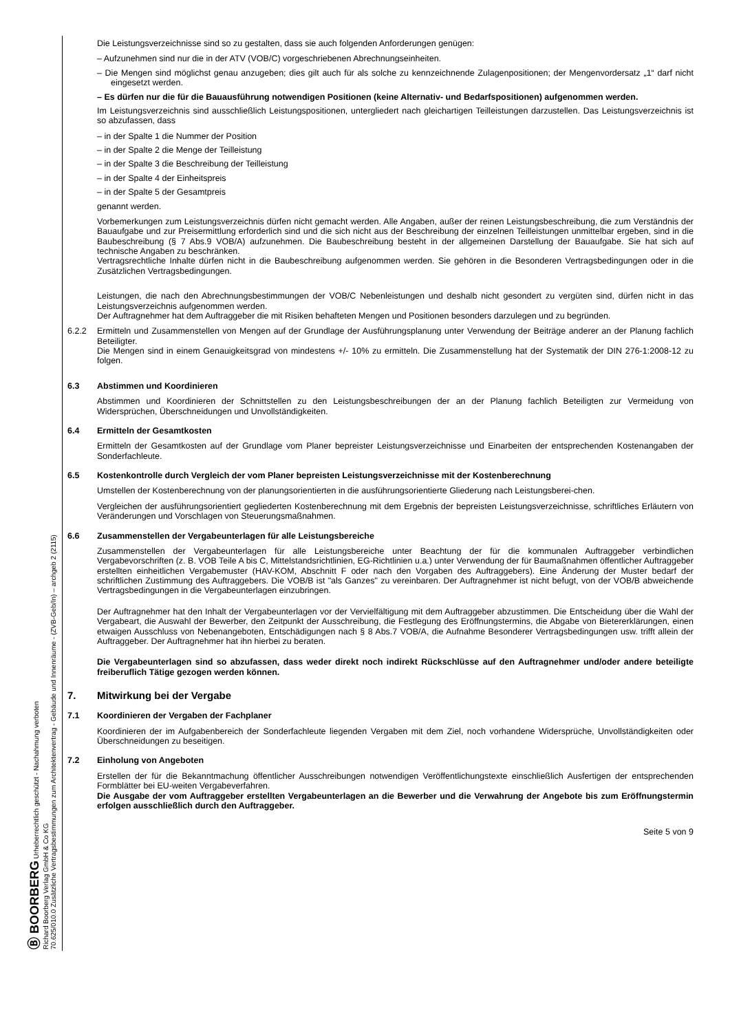Ⓑ BOORBERG Urheberrechtlich geschützt - Nachahmung verboten
Richard Boorberg Verlag GmbH & Co KG
70.625/010.0 Zusätzliche Vertragsbestimmungen zum Architektenvertrag - Gebäude und Innenräume - (ZVB-Geb/In) – archgeb 2 (2115)
Die Leistungsverzeichnisse sind so zu gestalten, dass sie auch folgenden Anforderungen genügen:
– Aufzunehmen sind nur die in der ATV (VOB/C) vorgeschriebenen Abrechnungseinheiten.
– Die Mengen sind möglichst genau anzugeben; dies gilt auch für als solche zu kennzeichnende Zulagenpositionen; der Mengenvordersatz „1“ darf nicht eingesetzt werden.
– Es dürfen nur die für die Bauausführung notwendigen Positionen (keine Alternativ- und Bedarfspositionen) aufgenommen werden.
Im Leistungsverzeichnis sind ausschließlich Leistungspositionen, untergliedert nach gleichartigen Teilleistungen darzustellen. Das Leistungsverzeichnis ist so abzufassen, dass
– in der Spalte 1 die Nummer der Position
– in der Spalte 2 die Menge der Teilleistung
– in der Spalte 3 die Beschreibung der Teilleistung
– in der Spalte 4 der Einheitspreis
– in der Spalte 5 der Gesamtpreis
genannt werden.
Vorbemerkungen zum Leistungsverzeichnis dürfen nicht gemacht werden. Alle Angaben, außer der reinen Leistungsbeschreibung, die zum Verständnis der Bauaufgabe und zur Preisermittlung erforderlich sind und die sich nicht aus der Beschreibung der einzelnen Teilleistungen unmittelbar ergeben, sind in die Baubeschreibung (§ 7 Abs.9 VOB/A) aufzunehmen. Die Baubeschreibung besteht in der allgemeinen Darstellung der Bauaufgabe. Sie hat sich auf technische Angaben zu beschränken.
Vertragsrechtliche Inhalte dürfen nicht in die Baubeschreibung aufgenommen werden. Sie gehören in die Besonderen Vertragsbedingungen oder in die Zusätzlichen Vertragsbedingungen.
Leistungen, die nach den Abrechnungsbestimmungen der VOB/C Nebenleistungen und deshalb nicht gesondert zu vergüten sind, dürfen nicht in das Leistungsverzeichnis aufgenommen werden.
Der Auftragnehmer hat dem Auftraggeber die mit Risiken behafteten Mengen und Positionen besonders darzulegen und zu begründen.
6.2.2 Ermitteln und Zusammenstellen von Mengen auf der Grundlage der Ausführungsplanung unter Verwendung der Beiträge anderer an der Planung fachlich Beteiligter.
Die Mengen sind in einem Genauigkeitsgrad von mindestens +/- 10% zu ermitteln. Die Zusammenstellung hat der Systematik der DIN 276-1:2008-12 zu folgen.
6.3 Abstimmen und Koordinieren
Abstimmen und Koordinieren der Schnittstellen zu den Leistungsbeschreibungen der an der Planung fachlich Beteiligten zur Vermeidung von Widersprüchen, Überschneidungen und Unvollständigkeiten.
6.4 Ermitteln der Gesamtkosten
Ermitteln der Gesamtkosten auf der Grundlage vom Planer bepreister Leistungsverzeichnisse und Einarbeiten der entsprechenden Kostenangaben der Sonderfachleute.
6.5 Kostenkontrolle durch Vergleich der vom Planer bepreisten Leistungsverzeichnisse mit der Kostenberechnung
Umstellen der Kostenberechnung von der planungsorientierten in die ausführungsorientierte Gliederung nach Leistungsberei-chen.
Vergleichen der ausführungsorientiert gegliederten Kostenberechnung mit dem Ergebnis der bepreisten Leistungsverzeichnisse, schriftliches Erläutern von Veränderungen und Vorschlagen von Steuerungsmaßnahmen.
6.6 Zusammenstellen der Vergabeunterlagen für alle Leistungsbereiche
Zusammenstellen der Vergabeunterlagen für alle Leistungsbereiche unter Beachtung der für die kommunalen Auftraggeber verbindlichen Vergabevorschriften (z. B. VOB Teile A bis C, Mittelstandsrichtlinien, EG-Richtlinien u.a.) unter Verwendung der für Baumaßnahmen öffentlicher Auftraggeber erstellten einheitlichen Vergabemuster (HAV-KOM, Abschnitt F oder nach den Vorgaben des Auftraggebers). Eine Änderung der Muster bedarf der schriftlichen Zustimmung des Auftraggebers. Die VOB/B ist "als Ganzes" zu vereinbaren. Der Auftragnehmer ist nicht befugt, von der VOB/B abweichende Vertragsbedingungen in die Vergabeunterlagen einzubringen.
Der Auftragnehmer hat den Inhalt der Vergabeunterlagen vor der Vervielfältigung mit dem Auftraggeber abzustimmen. Die Entscheidung über die Wahl der Vergabeart, die Auswahl der Bewerber, den Zeitpunkt der Ausschreibung, die Festlegung des Eröffnungstermins, die Abgabe von Bietererklärungen, einen etwaigen Ausschluss von Nebenangeboten, Entschädigungen nach § 8 Abs.7 VOB/A, die Aufnahme Besonderer Vertragsbedingungen usw. trifft allein der Auftraggeber. Der Auftragnehmer hat ihn hierbei zu beraten.
Die Vergabeunterlagen sind so abzufassen, dass weder direkt noch indirekt Rückschlüsse auf den Auftragnehmer und/oder andere beteiligte freiberuflich Tätige gezogen werden können.
7. Mitwirkung bei der Vergabe
7.1 Koordinieren der Vergaben der Fachplaner
Koordinieren der im Aufgabenbereich der Sonderfachleute liegenden Vergaben mit dem Ziel, noch vorhandene Widersprüche, Unvollständigkeiten oder Überschneidungen zu beseitigen.
7.2 Einholung von Angeboten
Erstellen der für die Bekanntmachung öffentlicher Ausschreibungen notwendigen Veröffentlichungstexte einschließlich Ausfertigen der entsprechenden Formblätter bei EU-weiten Vergabeverfahren.
Die Ausgabe der vom Auftraggeber erstellten Vergabeunterlagen an die Bewerber und die Verwahrung der Angebote bis zum Eröffnungstermin erfolgen ausschließlich durch den Auftraggeber.
Seite 5 von 9